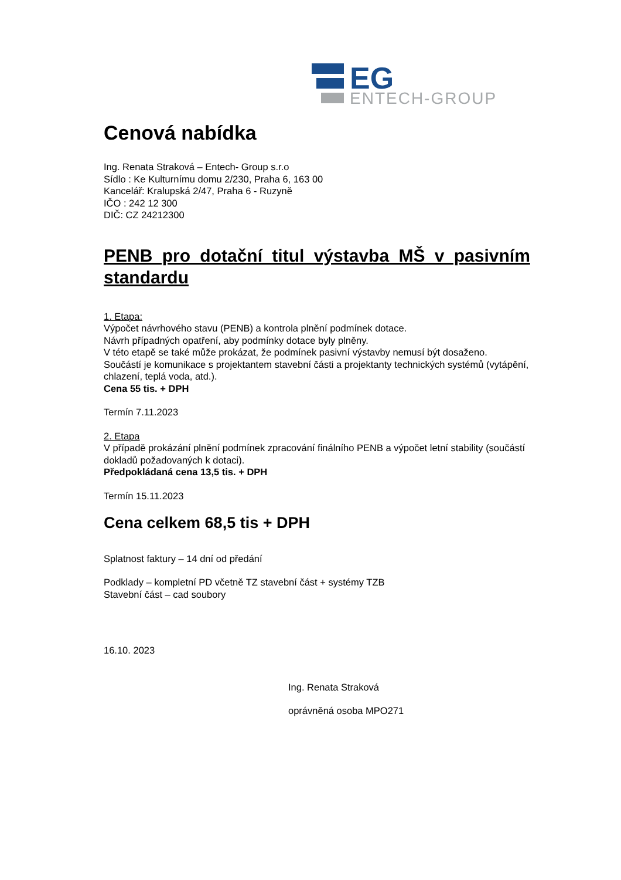EG
ENTECH-GROUP
Cenová nabídka
Ing. Renata Straková – Entech- Group s.r.o
Sídlo : Ke Kulturnímu domu 2/230, Praha 6, 163 00
Kancelář: Kralupská 2/47, Praha 6 - Ruzyně
IČO : 242 12 300
DIČ: CZ 24212300
PENB pro dotační titul výstavba MŠ v pasivním standardu
1. Etapa:
Výpočet návrhového stavu (PENB) a kontrola plnění podmínek dotace.
Návrh případných opatření, aby podmínky dotace byly plněny.
V této etapě se také může prokázat, že podmínek pasivní výstavby nemusí být dosaženo.
Součástí je komunikace s projektantem stavební části a projektanty technických systémů (vytápění, chlazení, teplá voda, atd.).
Cena 55 tis. + DPH
Termín 7.11.2023
2. Etapa
V případě prokázání plnění podmínek zpracování finálního PENB a výpočet letní stability (součástí dokladů požadovaných k dotaci).
Předpokládaná cena 13,5 tis. + DPH
Termín 15.11.2023
Cena celkem 68,5 tis + DPH
Splatnost faktury – 14 dní od předání
Podklady – kompletní PD včetně TZ stavební část + systémy TZB
Stavební část – cad soubory
16.10. 2023
Ing. Renata Straková
oprávněná osoba MPO271